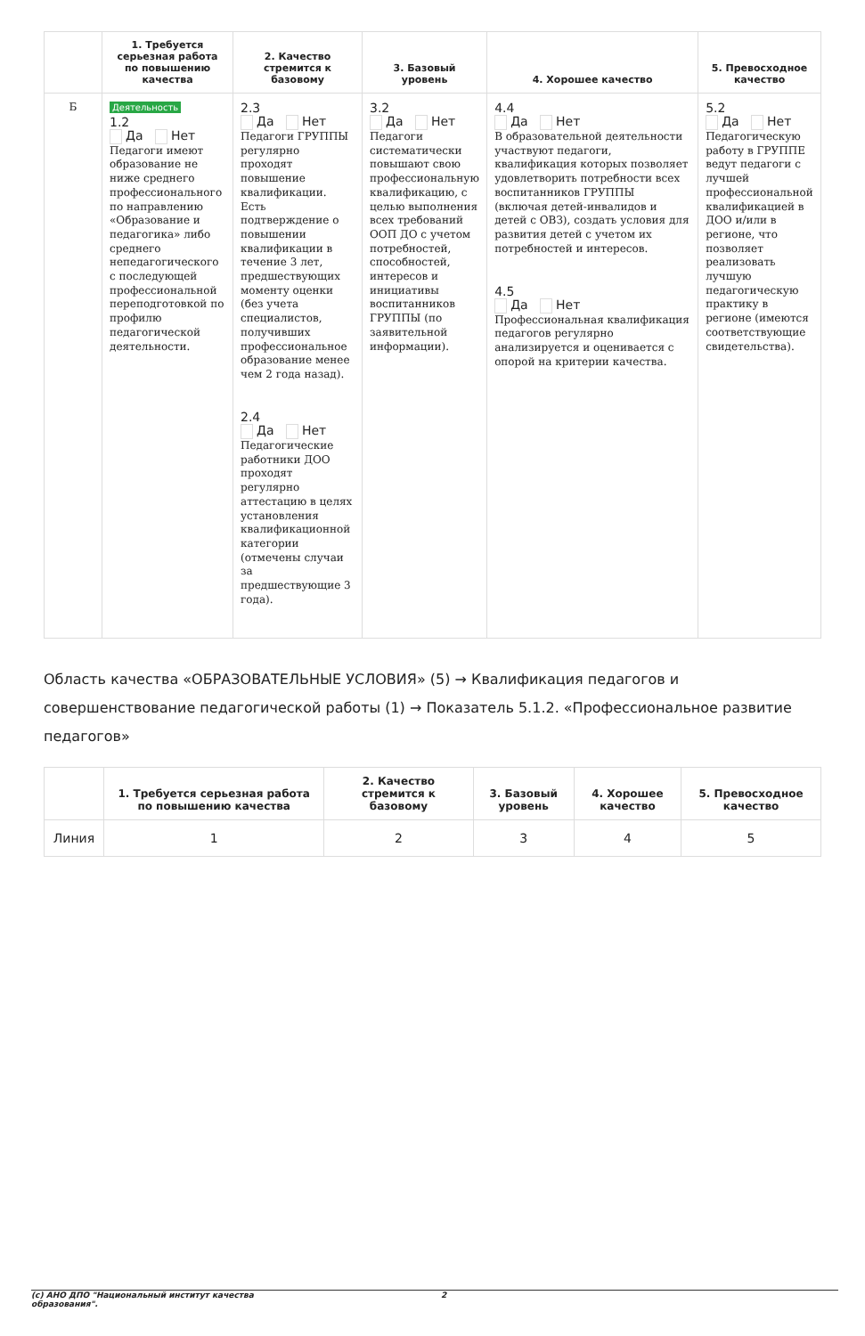| | 1. Требуется серьезная работа по повышению качества | 2. Качество стремится к базовому | 3. Базовый уровень | 4. Хорошее качество | 5. Превосходное качество |
| --- | --- | --- | --- | --- | --- |
| Б | Деятельность 1.2 Да Нет Педагоги имеют образование не ниже среднего профессионального по направлению «Образование и педагогика» либо среднего непедагогического с последующей профессиональной переподготовкой по профилю педагогической деятельности. | 2.3 Да Нет Педагоги ГРУППЫ регулярно проходят повышение квалификации. Есть подтверждение о повышении квалификации в течение 3 лет, предшествующих моменту оценки (без учета специалистов, получивших профессиональное образование менее чем 2 года назад). 2.4 Да Нет Педагогические работники ДОО проходят регулярно аттестацию в целях установления квалификационной категории (отмечены случаи за предшествующие 3 года). | 3.2 Да Нет Педагоги систематически повышают свою профессиональную квалификацию, с целью выполнения всех требований ООП ДО с учетом потребностей, способностей, интересов и инициативы воспитанников ГРУППЫ (по заявительной информации). | 4.4 Да Нет В образовательной деятельности участвуют педагоги, квалификация которых позволяет удовлетворить потребности всех воспитанников ГРУППЫ (включая детей-инвалидов и детей с ОВЗ), создать условия для развития детей с учетом их потребностей и интересов. 4.5 Да Нет Профессиональная квалификация педагогов регулярно анализируется и оценивается с опорой на критерии качества. | 5.2 Да Нет Педагогическую работу в ГРУППЕ ведут педагоги с лучшей профессиональной квалификацией в ДОО и/или в регионе, что позволяет реализовать лучшую педагогическую практику в регионе (имеются соответствующие свидетельства). |
Область качества «ОБРАЗОВАТЕЛЬНЫЕ УСЛОВИЯ» (5) → Квалификация педагогов и совершенствование педагогической работы (1) → Показатель 5.1.2. «Профессиональное развитие педагогов»
| | 1. Требуется серьезная работа по повышению качества | 2. Качество стремится к базовому | 3. Базовый уровень | 4. Хорошее качество | 5. Превосходное качество |
| --- | --- | --- | --- | --- | --- |
| Линия | 1 | 2 | 3 | 4 | 5 |
(c) АНО ДПО "Национальный институт качества образования".
2